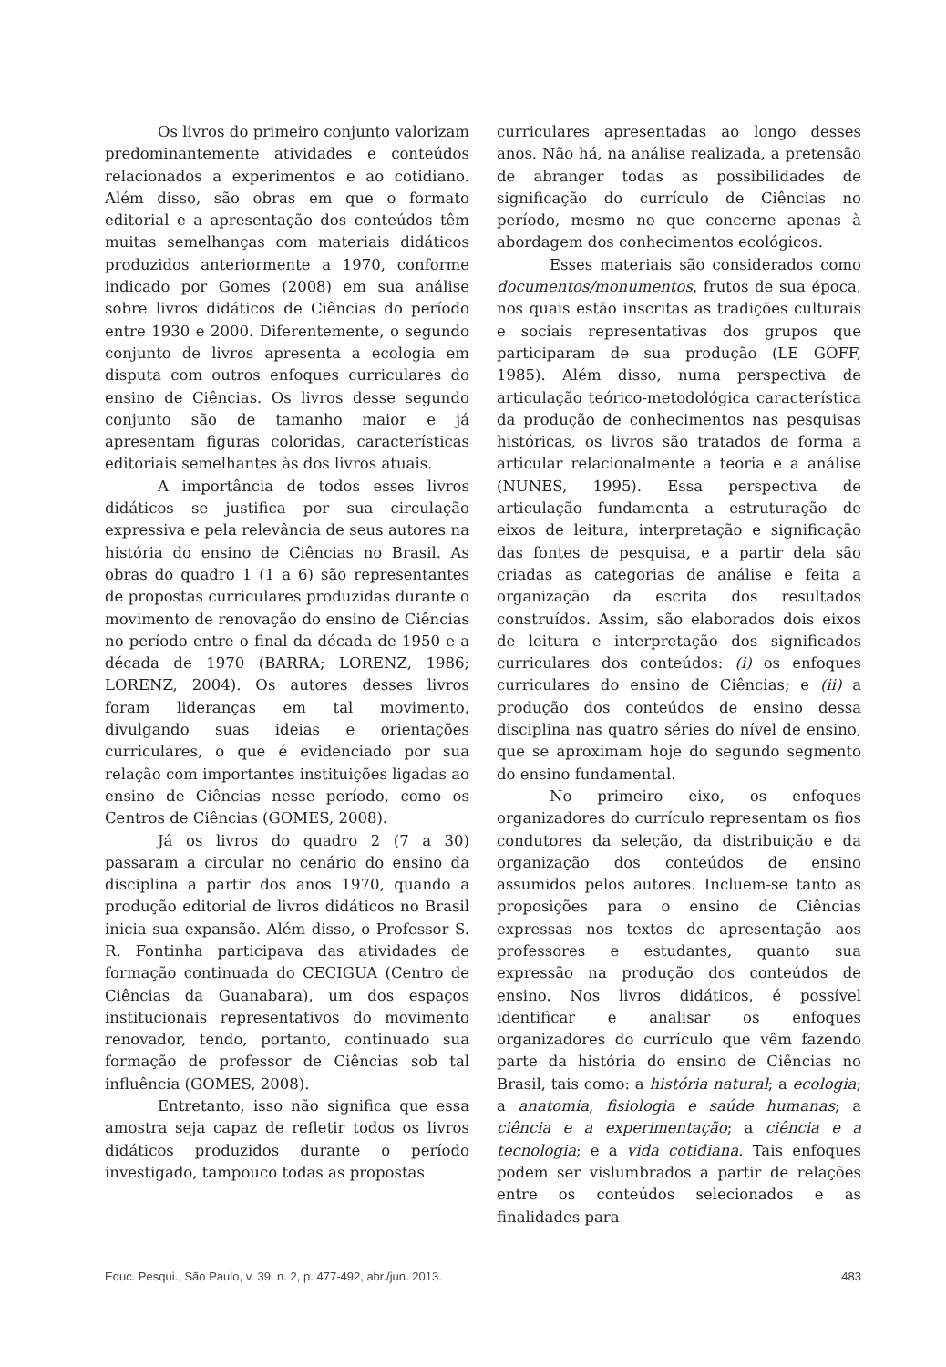Os livros do primeiro conjunto valorizam predominantemente atividades e conteúdos relacionados a experimentos e ao cotidiano. Além disso, são obras em que o formato editorial e a apresentação dos conteúdos têm muitas semelhanças com materiais didáticos produzidos anteriormente a 1970, conforme indicado por Gomes (2008) em sua análise sobre livros didáticos de Ciências do período entre 1930 e 2000. Diferentemente, o segundo conjunto de livros apresenta a ecologia em disputa com outros enfoques curriculares do ensino de Ciências. Os livros desse segundo conjunto são de tamanho maior e já apresentam figuras coloridas, características editoriais semelhantes às dos livros atuais.
A importância de todos esses livros didáticos se justifica por sua circulação expressiva e pela relevância de seus autores na história do ensino de Ciências no Brasil. As obras do quadro 1 (1 a 6) são representantes de propostas curriculares produzidas durante o movimento de renovação do ensino de Ciências no período entre o final da década de 1950 e a década de 1970 (BARRA; LORENZ, 1986; LORENZ, 2004). Os autores desses livros foram lideranças em tal movimento, divulgando suas ideias e orientações curriculares, o que é evidenciado por sua relação com importantes instituições ligadas ao ensino de Ciências nesse período, como os Centros de Ciências (GOMES, 2008).
Já os livros do quadro 2 (7 a 30) passaram a circular no cenário do ensino da disciplina a partir dos anos 1970, quando a produção editorial de livros didáticos no Brasil inicia sua expansão. Além disso, o Professor S. R. Fontinha participava das atividades de formação continuada do CECIGUA (Centro de Ciências da Guanabara), um dos espaços institucionais representativos do movimento renovador, tendo, portanto, continuado sua formação de professor de Ciências sob tal influência (GOMES, 2008).
Entretanto, isso não significa que essa amostra seja capaz de refletir todos os livros didáticos produzidos durante o período investigado, tampouco todas as propostas
curriculares apresentadas ao longo desses anos. Não há, na análise realizada, a pretensão de abranger todas as possibilidades de significação do currículo de Ciências no período, mesmo no que concerne apenas à abordagem dos conhecimentos ecológicos.
Esses materiais são considerados como documentos/monumentos, frutos de sua época, nos quais estão inscritas as tradições culturais e sociais representativas dos grupos que participaram de sua produção (LE GOFF, 1985). Além disso, numa perspectiva de articulação teórico-metodológica característica da produção de conhecimentos nas pesquisas históricas, os livros são tratados de forma a articular relacionalmente a teoria e a análise (NUNES, 1995). Essa perspectiva de articulação fundamenta a estruturação de eixos de leitura, interpretação e significação das fontes de pesquisa, e a partir dela são criadas as categorias de análise e feita a organização da escrita dos resultados construídos. Assim, são elaborados dois eixos de leitura e interpretação dos significados curriculares dos conteúdos: (i) os enfoques curriculares do ensino de Ciências; e (ii) a produção dos conteúdos de ensino dessa disciplina nas quatro séries do nível de ensino, que se aproximam hoje do segundo segmento do ensino fundamental.
No primeiro eixo, os enfoques organizadores do currículo representam os fios condutores da seleção, da distribuição e da organização dos conteúdos de ensino assumidos pelos autores. Incluem-se tanto as proposições para o ensino de Ciências expressas nos textos de apresentação aos professores e estudantes, quanto sua expressão na produção dos conteúdos de ensino. Nos livros didáticos, é possível identificar e analisar os enfoques organizadores do currículo que vêm fazendo parte da história do ensino de Ciências no Brasil, tais como: a história natural; a ecologia; a anatomia, fisiologia e saúde humanas; a ciência e a experimentação; a ciência e a tecnologia; e a vida cotidiana. Tais enfoques podem ser vislumbrados a partir de relações entre os conteúdos selecionados e as finalidades para
Educ. Pesqui., São Paulo, v. 39, n. 2, p. 477-492, abr./jun. 2013. 483